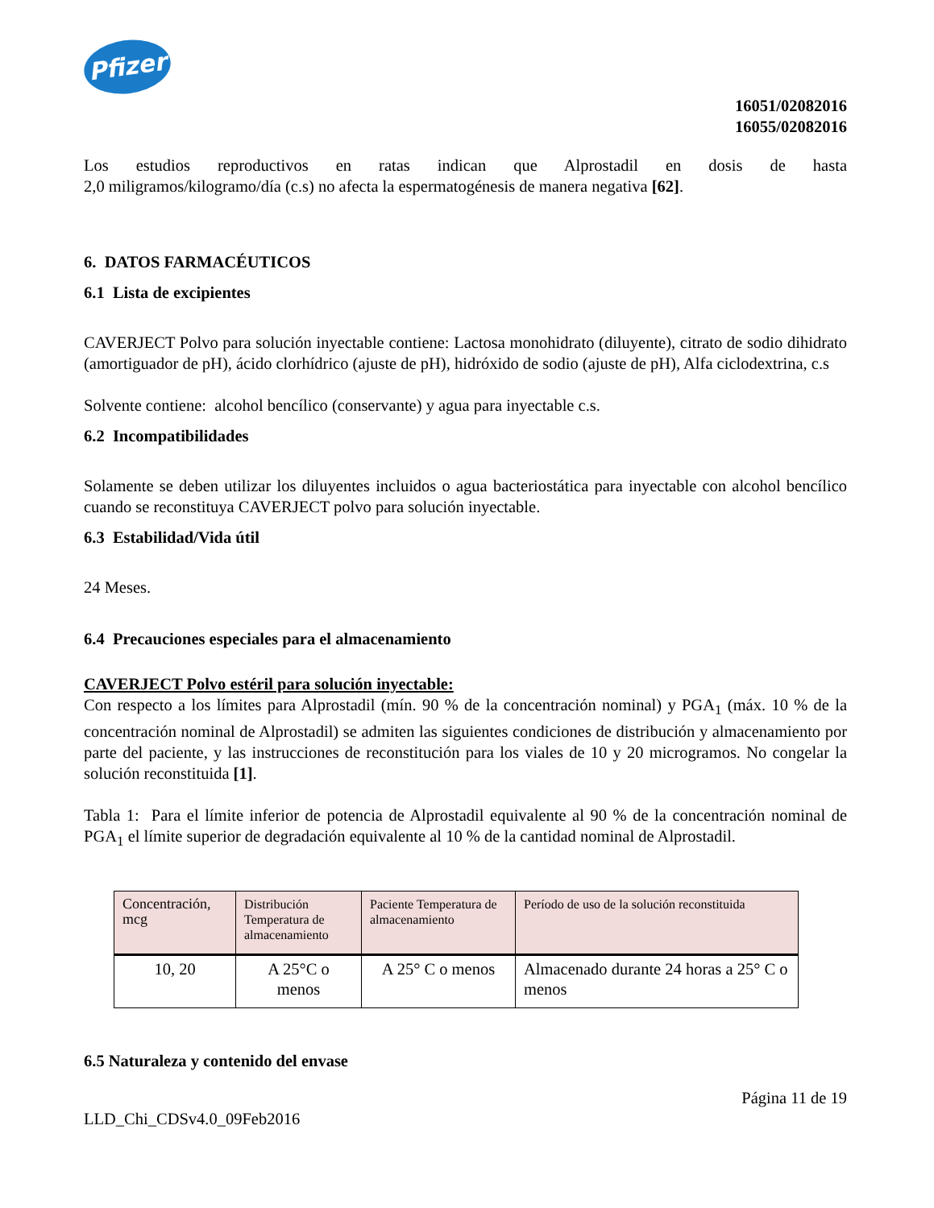Pfizer
16051/02082016
16055/02082016
Los estudios reproductivos en ratas indican que Alprostadil en dosis de hasta
2,0 miligramos/kilogramo/día (c.s) no afecta la espermatogénesis de manera negativa [62].
6. DATOS FARMACÉUTICOS
6.1 Lista de excipientes
CAVERJECT Polvo para solución inyectable contiene: Lactosa monohidrato (diluyente), citrato de sodio dihidrato (amortiguador de pH), ácido clorhídrico (ajuste de pH), hidróxido de sodio (ajuste de pH), Alfa ciclodextrina, c.s
Solvente contiene: alcohol bencílico (conservante) y agua para inyectable c.s.
6.2 Incompatibilidades
Solamente se deben utilizar los diluyentes incluidos o agua bacteriostática para inyectable con alcohol bencílico cuando se reconstituya CAVERJECT polvo para solución inyectable.
6.3 Estabilidad/Vida útil
24 Meses.
6.4 Precauciones especiales para el almacenamiento
CAVERJECT Polvo estéril para solución inyectable:
Con respecto a los límites para Alprostadil (mín. 90 % de la concentración nominal) y PGA<sub>1</sub> (máx. 10 % de la concentración nominal de Alprostadil) se admiten las siguientes condiciones de distribución y almacenamiento por parte del paciente, y las instrucciones de reconstitución para los viales de 10 y 20 microgramos. No congelar la solución reconstituida [1].
Tabla 1: Para el límite inferior de potencia de Alprostadil equivalente al 90 % de la concentración nominal de PGA<sub>1</sub> el límite superior de degradación equivalente al 10 % de la cantidad nominal de Alprostadil.
| Concentración, mcg | Distribución Temperatura de almacenamiento | Paciente Temperatura de almacenamiento | Período de uso de la solución reconstituida |
| --- | --- | --- | --- |
| 10, 20 | A 25°C o menos | A 25° C o menos | Almacenado durante 24 horas a 25° C o menos |
6.5 Naturaleza y contenido del envase
Página 11 de 19
LLD_Chi_CDSv4.0_09Feb2016